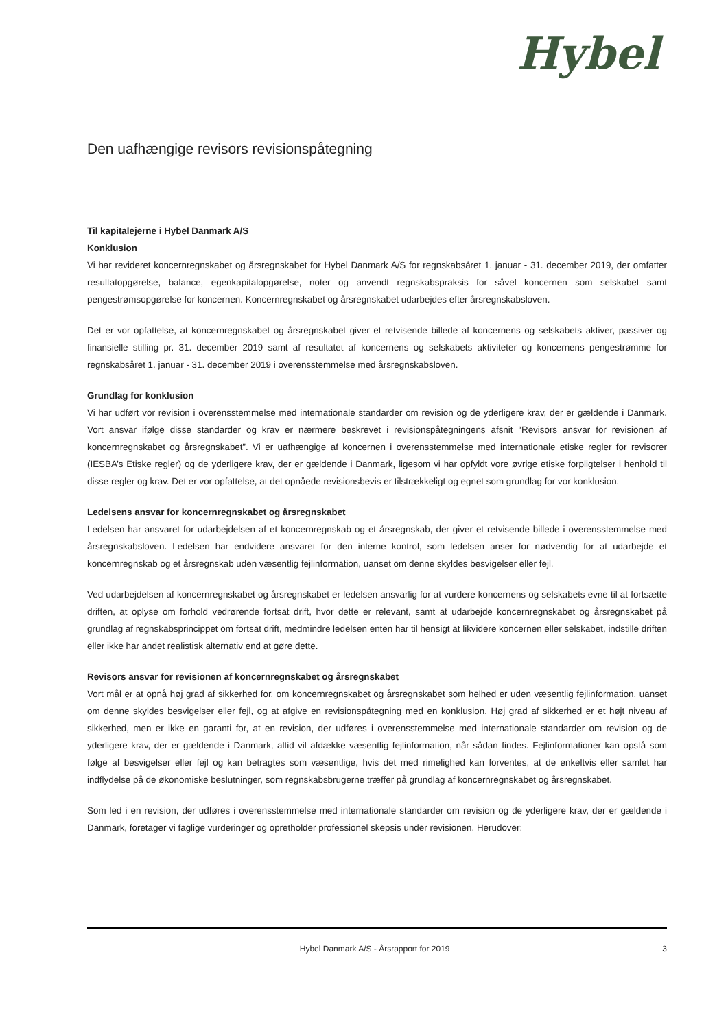Hybel
Den uafhængige revisors revisionspåtegning
Til kapitalejerne i Hybel Danmark A/S
Konklusion
Vi har revideret koncernregnskabet og årsregnskabet for Hybel Danmark A/S for regnskabsåret 1. januar - 31. december 2019, der omfatter resultatopgørelse, balance, egenkapitalopgørelse, noter og anvendt regnskabspraksis for såvel koncernen som selskabet samt pengestrømsopgørelse for koncernen. Koncernregnskabet og årsregnskabet udarbejdes efter årsregnskabsloven.
Det er vor opfattelse, at koncernregnskabet og årsregnskabet giver et retvisende billede af koncernens og selskabets aktiver, passiver og finansielle stilling pr. 31. december 2019 samt af resultatet af koncernens og selskabets aktiviteter og koncernens pengestrømme for regnskabsåret 1. januar - 31. december 2019 i overensstemmelse med årsregnskabsloven.
Grundlag for konklusion
Vi har udført vor revision i overensstemmelse med internationale standarder om revision og de yderligere krav, der er gældende i Danmark. Vort ansvar ifølge disse standarder og krav er nærmere beskrevet i revisionspåtegningens afsnit “Revisors ansvar for revisionen af koncernregnskabet og årsregnskabet”. Vi er uafhængige af koncernen i overensstemmelse med internationale etiske regler for revisorer (IESBA’s Etiske regler) og de yderligere krav, der er gældende i Danmark, ligesom vi har opfyldt vore øvrige etiske forpligtelser i henhold til disse regler og krav. Det er vor opfattelse, at det opnåede revisionsbevis er tilstrækkeligt og egnet som grundlag for vor konklusion.
Ledelsens ansvar for koncernregnskabet og årsregnskabet
Ledelsen har ansvaret for udarbejdelsen af et koncernregnskab og et årsregnskab, der giver et retvisende billede i overensstemmelse med årsregnskabsloven. Ledelsen har endvidere ansvaret for den interne kontrol, som ledelsen anser for nødvendig for at udarbejde et koncernregnskab og et årsregnskab uden væsentlig fejlinformation, uanset om denne skyldes besvigelser eller fejl.
Ved udarbejdelsen af koncernregnskabet og årsregnskabet er ledelsen ansvarlig for at vurdere koncernens og selskabets evne til at fortsætte driften, at oplyse om forhold vedrørende fortsat drift, hvor dette er relevant, samt at udarbejde koncernregnskabet og årsregnskabet på grundlag af regnskabsprincippet om fortsat drift, medmindre ledelsen enten har til hensigt at likvidere koncernen eller selskabet, indstille driften eller ikke har andet realistisk alternativ end at gøre dette.
Revisors ansvar for revisionen af koncernregnskabet og årsregnskabet
Vort mål er at opnå høj grad af sikkerhed for, om koncernregnskabet og årsregnskabet som helhed er uden væsentlig fejlinformation, uanset om denne skyldes besvigelser eller fejl, og at afgive en revisionspåtegning med en konklusion. Høj grad af sikkerhed er et højt niveau af sikkerhed, men er ikke en garanti for, at en revision, der udføres i overensstemmelse med internationale standarder om revision og de yderligere krav, der er gældende i Danmark, altid vil afdække væsentlig fejlinformation, når sådan findes. Fejlinformationer kan opstå som følge af besvigelser eller fejl og kan betragtes som væsentlige, hvis det med rimelighed kan forventes, at de enkeltvis eller samlet har indflydelse på de økonomiske beslutninger, som regnskabsbrugerne træffer på grundlag af koncernregnskabet og årsregnskabet.
Som led i en revision, der udføres i overensstemmelse med internationale standarder om revision og de yderligere krav, der er gældende i Danmark, foretager vi faglige vurderinger og opretholder professionel skepsis under revisionen. Herudover:
Hybel Danmark A/S - Årsrapport for 2019 3